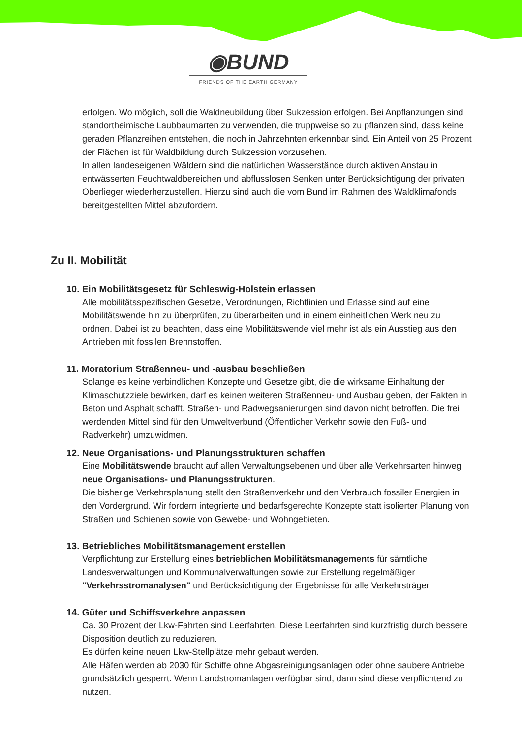◉BUND
FRIENDS OF THE EARTH GERMANY
erfolgen. Wo möglich, soll die Waldneubildung über Sukzession erfolgen. Bei Anpflanzungen sind standortheimische Laubbaumarten zu verwenden, die truppweise so zu pflanzen sind, dass keine geraden Pflanzreihen entstehen, die noch in Jahrzehnten erkennbar sind. Ein Anteil von 25 Prozent der Flächen ist für Waldbildung durch Sukzession vorzusehen.
In allen landeseigenen Wäldern sind die natürlichen Wasserstände durch aktiven Anstau in entwässerten Feuchtwaldbereichen und abflusslosen Senken unter Berücksichtigung der privaten Oberlieger wiederherzustellen. Hierzu sind auch die vom Bund im Rahmen des Waldklimafonds bereitgestellten Mittel abzufordern.
Zu II. Mobilität
10. Ein Mobilitätsgesetz für Schleswig-Holstein erlassen
Alle mobilitätsspezifischen Gesetze, Verordnungen, Richtlinien und Erlasse sind auf eine Mobilitätswende hin zu überprüfen, zu überarbeiten und in einem einheitlichen Werk neu zu ordnen. Dabei ist zu beachten, dass eine Mobilitätswende viel mehr ist als ein Ausstieg aus den Antrieben mit fossilen Brennstoffen.
11. Moratorium Straßenneu- und -ausbau beschließen
Solange es keine verbindlichen Konzepte und Gesetze gibt, die die wirksame Einhaltung der Klimaschutzziele bewirken, darf es keinen weiteren Straßenneu- und Ausbau geben, der Fakten in Beton und Asphalt schafft. Straßen- und Radwegsanierungen sind davon nicht betroffen. Die frei werdenden Mittel sind für den Umweltverbund (Öffentlicher Verkehr sowie den Fuß- und Radverkehr) umzuwidmen.
12. Neue Organisations- und Planungsstrukturen schaffen
Eine Mobilitätswende braucht auf allen Verwaltungsebenen und über alle Verkehrsarten hinweg neue Organisations- und Planungsstrukturen.
Die bisherige Verkehrsplanung stellt den Straßenverkehr und den Verbrauch fossiler Energien in den Vordergrund. Wir fordern integrierte und bedarfsgerechte Konzepte statt isolierter Planung von Straßen und Schienen sowie von Gewebe- und Wohngebieten.
13. Betriebliches Mobilitätsmanagement erstellen
Verpflichtung zur Erstellung eines betrieblichen Mobilitätsmanagements für sämtliche Landesverwaltungen und Kommunalverwaltungen sowie zur Erstellung regelmäßiger "Verkehrsstromanalysen" und Berücksichtigung der Ergebnisse für alle Verkehrsträger.
14. Güter und Schiffsverkehre anpassen
Ca. 30 Prozent der Lkw-Fahrten sind Leerfahrten. Diese Leerfahrten sind kurzfristig durch bessere Disposition deutlich zu reduzieren.
Es dürfen keine neuen Lkw-Stellplätze mehr gebaut werden.
Alle Häfen werden ab 2030 für Schiffe ohne Abgasreinigungsanlagen oder ohne saubere Antriebe grundsätzlich gesperrt. Wenn Landstromanlagen verfügbar sind, dann sind diese verpflichtend zu nutzen.